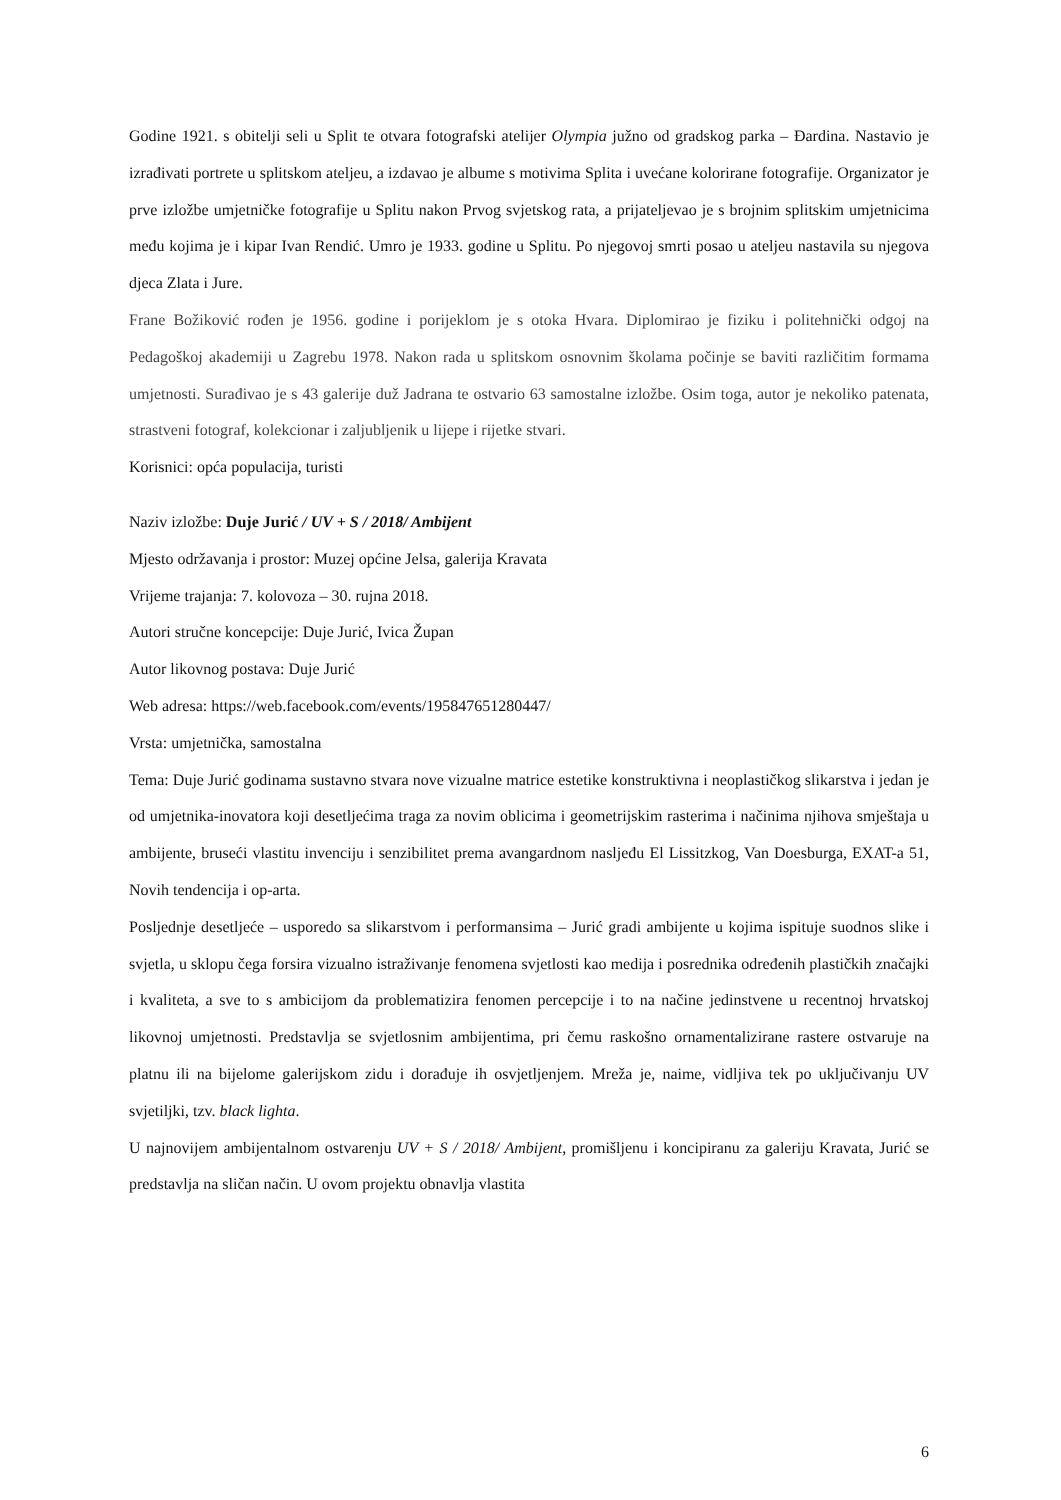Godine 1921. s obitelji seli u Split te otvara fotografski atelijer Olympia južno od gradskog parka – Đardina. Nastavio je izrađivati portrete u splitskom ateljeu, a izdavao je albume s motivima Splita i uvećane kolorirane fotografije. Organizator je prve izložbe umjetničke fotografije u Splitu nakon Prvog svjetskog rata, a prijateljevao je s brojnim splitskim umjetnicima među kojima je i kipar Ivan Rendić. Umro je 1933. godine u Splitu. Po njegovoj smrti posao u ateljeu nastavila su njegova djeca Zlata i Jure.
Frane Božiković rođen je 1956. godine i porijeklom je s otoka Hvara. Diplomirao je fiziku i politehnički odgoj na Pedagoškoj akademiji u Zagrebu 1978. Nakon rada u splitskom osnovnim školama počinje se baviti različitim formama umjetnosti. Surađivao je s 43 galerije duž Jadrana te ostvario 63 samostalne izložbe. Osim toga, autor je nekoliko patenata, strastveni fotograf, kolekcionar i zaljubljenik u lijepe i rijetke stvari.
Korisnici: opća populacija, turisti
Naziv izložbe: Duje Jurić / UV + S / 2018/ Ambijent
Mjesto održavanja i prostor: Muzej općine Jelsa, galerija Kravata
Vrijeme trajanja: 7. kolovoza – 30. rujna 2018.
Autori stručne koncepcije: Duje Jurić, Ivica Župan
Autor likovnog postava: Duje Jurić
Web adresa: https://web.facebook.com/events/195847651280447/
Vrsta: umjetnička, samostalna
Tema: Duje Jurić godinama sustavno stvara nove vizualne matrice estetike konstruktivna i neoplastičkog slikarstva i jedan je od umjetnika-inovatora koji desetljećima traga za novim oblicima i geometrijskim rasterima i načinima njihova smještaja u ambijente, bruseći vlastitu invenciju i senzibilitet prema avangardnom nasljeđu El Lissitzkog, Van Doesburga, EXAT-a 51, Novih tendencija i op-arta.
Posljednje desetljeće – usporedo sa slikarstvom i performansima – Jurić gradi ambijente u kojima ispituje suodnos slike i svjetla, u sklopu čega forsira vizualno istraživanje fenomena svjetlosti kao medija i posrednika određenih plastičkih značajki i kvaliteta, a sve to s ambicijom da problematizira fenomen percepcije i to na načine jedinstvene u recentnoj hrvatskoj likovnoj umjetnosti. Predstavlja se svjetlosnim ambijentima, pri čemu raskošno ornamentalizirane rastere ostvaruje na platnu ili na bijelome galerijskom zidu i dorađuje ih osvjetljenjem. Mreža je, naime, vidljiva tek po uključivanju UV svjetiljki, tzv. black lighta.
U najnovijem ambijentalnom ostvarenju UV + S / 2018/ Ambijent, promišljenu i koncipiranu za galeriju Kravata, Jurić se predstavlja na sličan način. U ovom projektu obnavlja vlastita
6